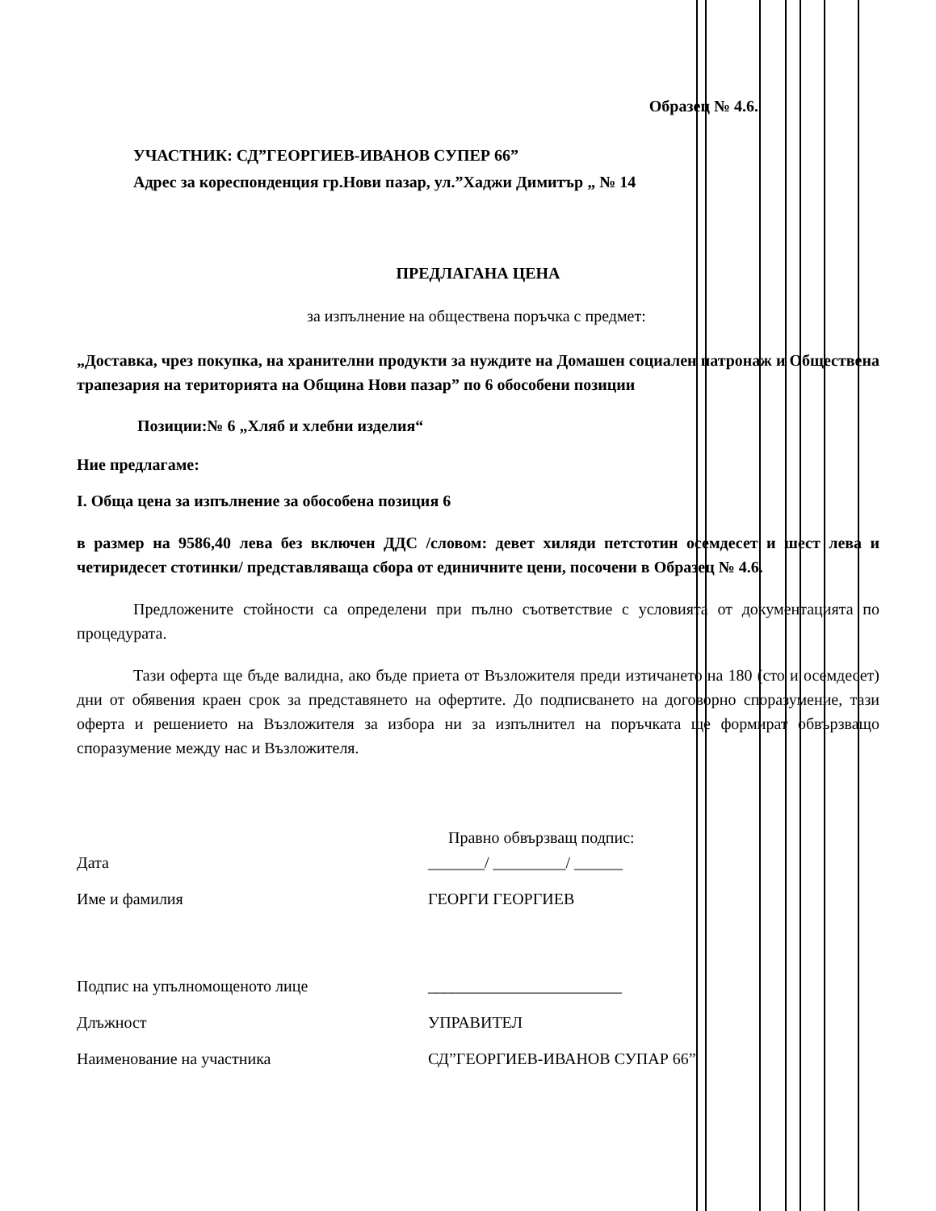Образец № 4.6.
УЧАСТНИК: СД”ГЕОРГИЕВ-ИВАНОВ СУПЕР 66”
Адрес за кореспонденция гр.Нови пазар, ул.”Хаджи Димитър „ № 14
ПРЕДЛАГАНА ЦЕНА
за изпълнение на обществена поръчка с предмет:
„Доставка, чрез покупка, на хранителни продукти за нуждите на Домашен социален патронаж и Обществена трапезария на територията на Община Нови пазар” по 6 обособени позиции
Позиции:№ 6 „Хляб и хлебни изделия“
Ние предлагаме:
I. Обща цена за изпълнение за обособена позиция 6
в размер на 9586,40 лева без включен ДДС /словом: девет хиляди петстотин осемдесет и шест лева и четиридесет стотинки/ представляваща сбора от единичните цени, посочени в Образец № 4.6.
Предложените стойности са определени при пълно съответствие с условията от документацията по процедурата.
Тази оферта ще бъде валидна, ако бъде приета от Възложителя преди изтичането на 180 (сто и осемдесет) дни от обявения краен срок за представянето на офертите. До подписването на договорно споразумение, тази оферта и решението на Възложителя за избора ни за изпълнител на поръчката ще формират обвързващо споразумение между нас и Възложителя.
Правно обвързващ подпис:
Дата _______/ _________/ ______
Име и фамилия ГЕОРГИ ГЕОРГИЕВ
Подпис на упълномощеното лице ________________________
Длъжност УПРАВИТЕЛ
Наименование на участника СД”ГЕОРГИЕВ-ИВАНОВ СУПАР 66”